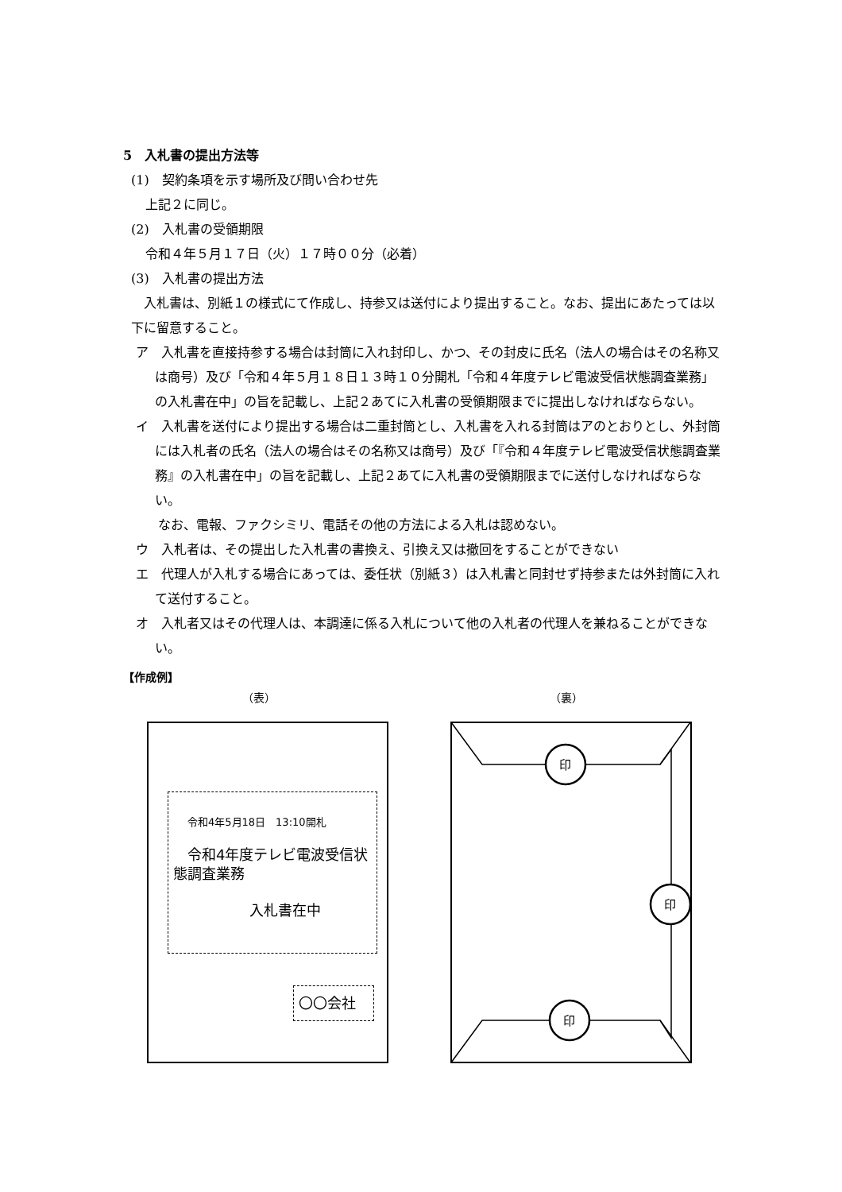5　入札書の提出方法等
(1)　契約条項を示す場所及び問い合わせ先
上記２に同じ。
(2)　入札書の受領期限
令和４年５月１７日（火）１７時００分（必着）
(3)　入札書の提出方法
　入札書は、別紙１の様式にて作成し、持参又は送付により提出すること。なお、提出にあたっては以下に留意すること。
ア　入札書を直接持参する場合は封筒に入れ封印し、かつ、その封皮に氏名（法人の場合はその名称又は商号）及び「令和４年５月１８日１３時１０分開札「令和４年度テレビ電波受信状態調査業務」の入札書在中」の旨を記載し、上記２あてに入札書の受領期限までに提出しなければならない。
イ　入札書を送付により提出する場合は二重封筒とし、入札書を入れる封筒はアのとおりとし、外封筒には入札者の氏名（法人の場合はその名称又は商号）及び「『令和４年度テレビ電波受信状態調査業務』の入札書在中」の旨を記載し、上記２あてに入札書の受領期限までに送付しなければならない。
　なお、電報、ファクシミリ、電話その他の方法による入札は認めない。
ウ　入札者は、その提出した入札書の書換え、引換え又は撤回をすることができない
エ　代理人が入札する場合にあっては、委任状（別紙３）は入札書と同封せず持参または外封筒に入れて送付すること。
オ　入札者又はその代理人は、本調達に係る入札について他の入札者の代理人を兼ねることができない。
【作成例】
（表） （裏）
令和4年5月18日　13:10開札
　令和4年度テレビ電波受信状態調査業務
入札書在中
〇〇会社
印
印
印